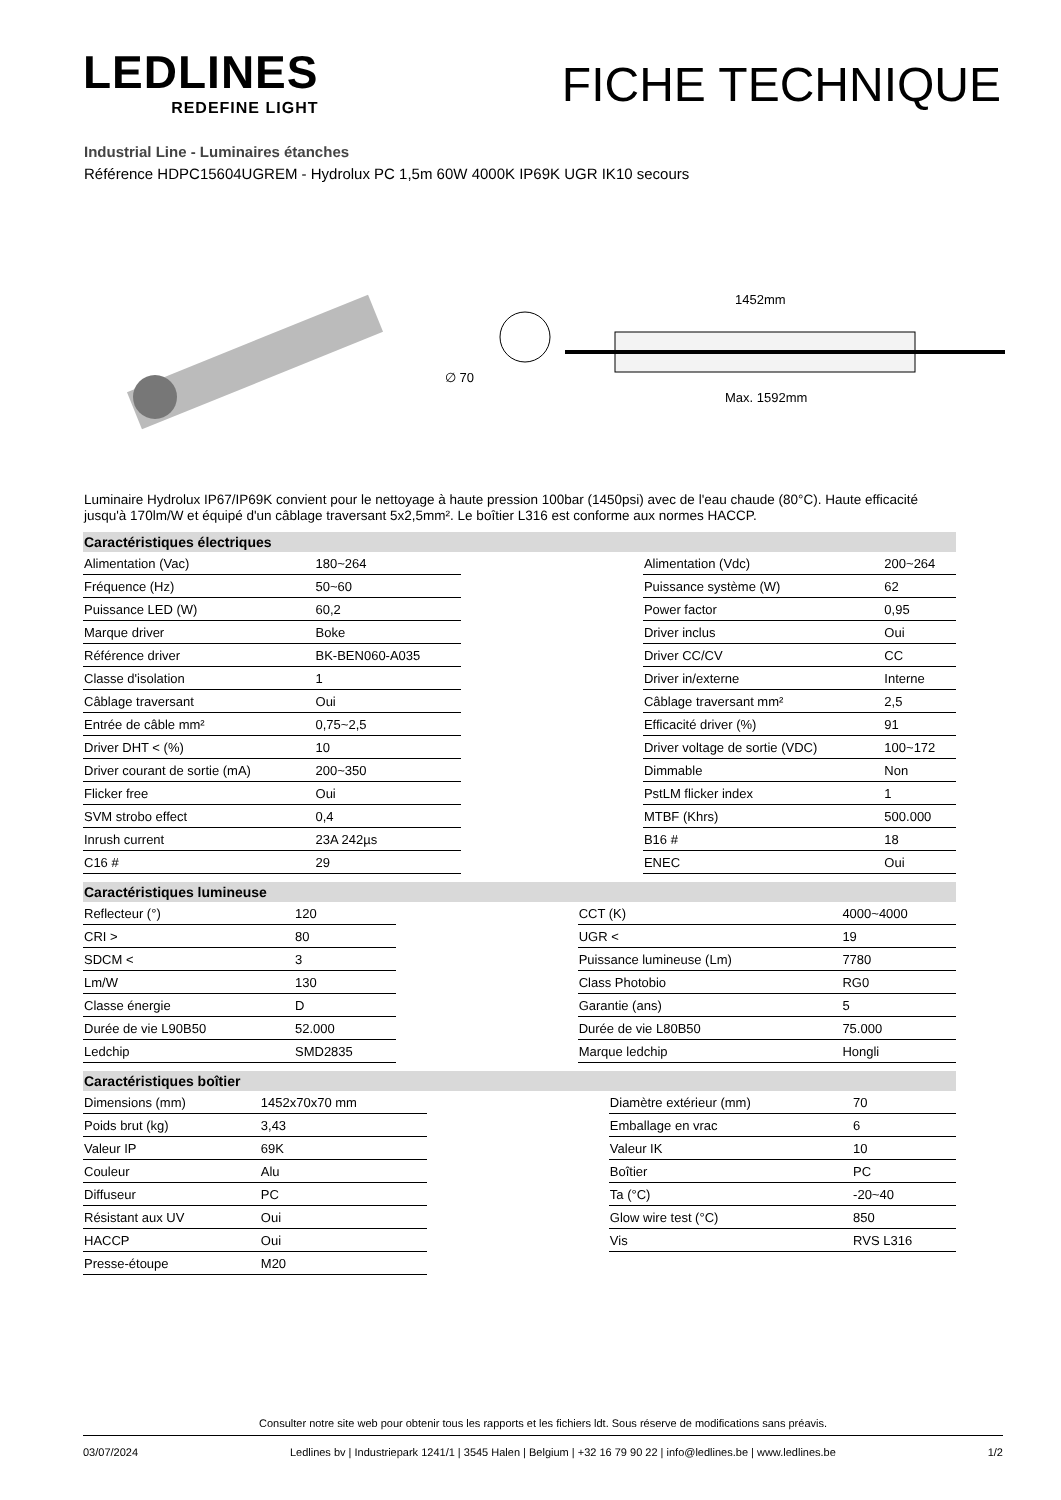LEDLINES
REDEFINE LIGHT
FICHE TECHNIQUE
Industrial Line - Luminaires étanches
Référence HDPC15604UGREM - Hydrolux PC 1,5m 60W 4000K IP69K UGR IK10 secours
∅ 70
1452mm
Max. 1592mm
Luminaire Hydrolux IP67/IP69K convient pour le nettoyage à haute pression 100bar (1450psi) avec de l'eau chaude (80°C). Haute efficacité jusqu'à 170lm/W et équipé d'un câblage traversant 5x2,5mm². Le boîtier L316 est conforme aux normes HACCP.
Caractéristiques électriques
| Alimentation (Vac) | 180~264 | | Alimentation (Vdc) | 200~264 |
| Fréquence (Hz) | 50~60 | | Puissance système (W) | 62 |
| Puissance LED (W) | 60,2 | | Power factor | 0,95 |
| Marque driver | Boke | | Driver inclus | Oui |
| Référence driver | BK-BEN060-A035 | | Driver CC/CV | CC |
| Classe d'isolation | 1 | | Driver in/externe | Interne |
| Câblage traversant | Oui | | Câblage traversant mm² | 2,5 |
| Entrée de câble mm² | 0,75~2,5 | | Efficacité driver (%) | 91 |
| Driver DHT < (%) | 10 | | Driver voltage de sortie (VDC) | 100~172 |
| Driver courant de sortie (mA) | 200~350 | | Dimmable | Non |
| Flicker free | Oui | | PstLM flicker index | 1 |
| SVM strobo effect | 0,4 | | MTBF (Khrs) | 500.000 |
| Inrush current | 23A 242µs | | B16 # | 18 |
| C16 # | 29 | | ENEC | Oui |
Caractéristiques lumineuse
| Reflecteur (°) | 120 | | CCT (K) | 4000~4000 |
| CRI > | 80 | | UGR < | 19 |
| SDCM < | 3 | | Puissance lumineuse (Lm) | 7780 |
| Lm/W | 130 | | Class Photobio | RG0 |
| Classe énergie | D | | Garantie (ans) | 5 |
| Durée de vie L90B50 | 52.000 | | Durée de vie L80B50 | 75.000 |
| Ledchip | SMD2835 | | Marque ledchip | Hongli |
Caractéristiques boîtier
| Dimensions (mm) | 1452x70x70 mm | | Diamètre extérieur (mm) | 70 |
| Poids brut (kg) | 3,43 | | Emballage en vrac | 6 |
| Valeur IP | 69K | | Valeur IK | 10 |
| Couleur | Alu | | Boîtier | PC |
| Diffuseur | PC | | Ta (°C) | -20~40 |
| Résistant aux UV | Oui | | Glow wire test (°C) | 850 |
| HACCP | Oui | | Vis | RVS L316 |
| Presse-étoupe | M20 | | | |
Consulter notre site web pour obtenir tous les rapports et les fichiers ldt. Sous réserve de modifications sans préavis.
03/07/2024 Ledlines bv | Industriepark 1241/1 | 3545 Halen | Belgium | +32 16 79 90 22 | info@ledlines.be | www.ledlines.be 1/2